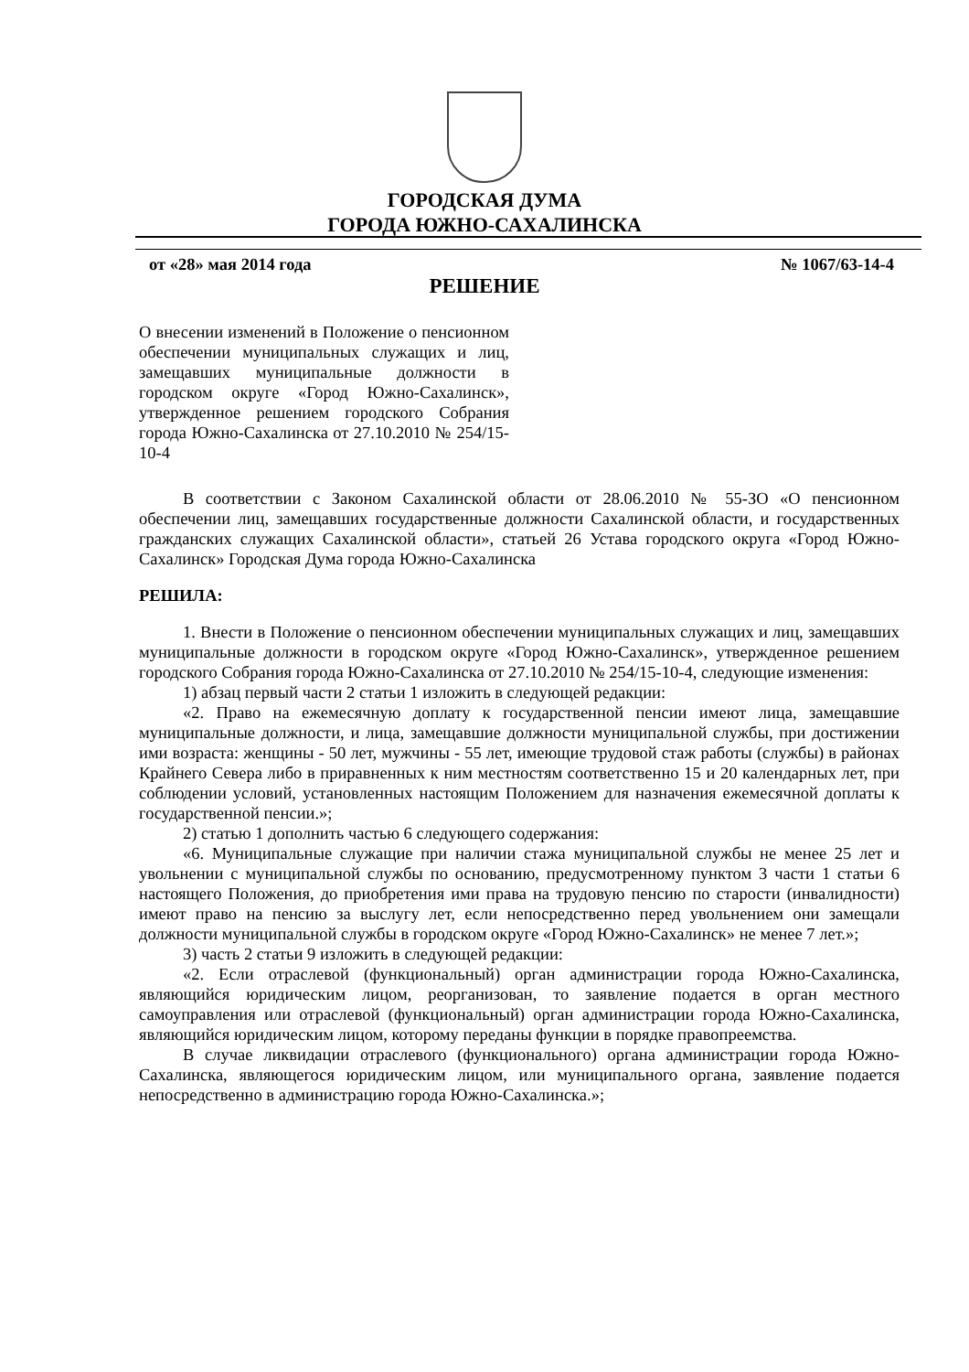ГОРОДСКАЯ ДУМА
ГОРОДА ЮЖНО-САХАЛИНСКА
от «28» мая 2014 года № 1067/63-14-4
РЕШЕНИЕ
О внесении изменений в Положение о пенсионном обеспечении муниципальных служащих и лиц, замещавших муниципальные должности в городском округе «Город Южно-Сахалинск», утвержденное решением городского Собрания города Южно-Сахалинска от 27.10.2010 № 254/15-10-4
В соответствии с Законом Сахалинской области от 28.06.2010 № 55-ЗО «О пенсионном обеспечении лиц, замещавших государственные должности Сахалинской области, и государственных гражданских служащих Сахалинской области», статьей 26 Устава городского округа «Город Южно-Сахалинск» Городская Дума города Южно-Сахалинска
РЕШИЛА:
1. Внести в Положение о пенсионном обеспечении муниципальных служащих и лиц, замещавших муниципальные должности в городском округе «Город Южно-Сахалинск», утвержденное решением городского Собрания города Южно-Сахалинска от 27.10.2010 № 254/15-10-4, следующие изменения:
1) абзац первый части 2 статьи 1 изложить в следующей редакции:
«2. Право на ежемесячную доплату к государственной пенсии имеют лица, замещавшие муниципальные должности, и лица, замещавшие должности муниципальной службы, при достижении ими возраста: женщины - 50 лет, мужчины - 55 лет, имеющие трудовой стаж работы (службы) в районах Крайнего Севера либо в приравненных к ним местностям соответственно 15 и 20 календарных лет, при соблюдении условий, установленных настоящим Положением для назначения ежемесячной доплаты к государственной пенсии.»;
2) статью 1 дополнить частью 6 следующего содержания:
«6. Муниципальные служащие при наличии стажа муниципальной службы не менее 25 лет и увольнении с муниципальной службы по основанию, предусмотренному пунктом 3 части 1 статьи 6 настоящего Положения, до приобретения ими права на трудовую пенсию по старости (инвалидности) имеют право на пенсию за выслугу лет, если непосредственно перед увольнением они замещали должности муниципальной службы в городском округе «Город Южно-Сахалинск» не менее 7 лет.»;
3) часть 2 статьи 9 изложить в следующей редакции:
«2. Если отраслевой (функциональный) орган администрации города Южно-Сахалинска, являющийся юридическим лицом, реорганизован, то заявление подается в орган местного самоуправления или отраслевой (функциональный) орган администрации города Южно-Сахалинска, являющийся юридическим лицом, которому переданы функции в порядке правопреемства.
В случае ликвидации отраслевого (функционального) органа администрации города Южно-Сахалинска, являющегося юридическим лицом, или муниципального органа, заявление подается непосредственно в администрацию города Южно-Сахалинска.»;